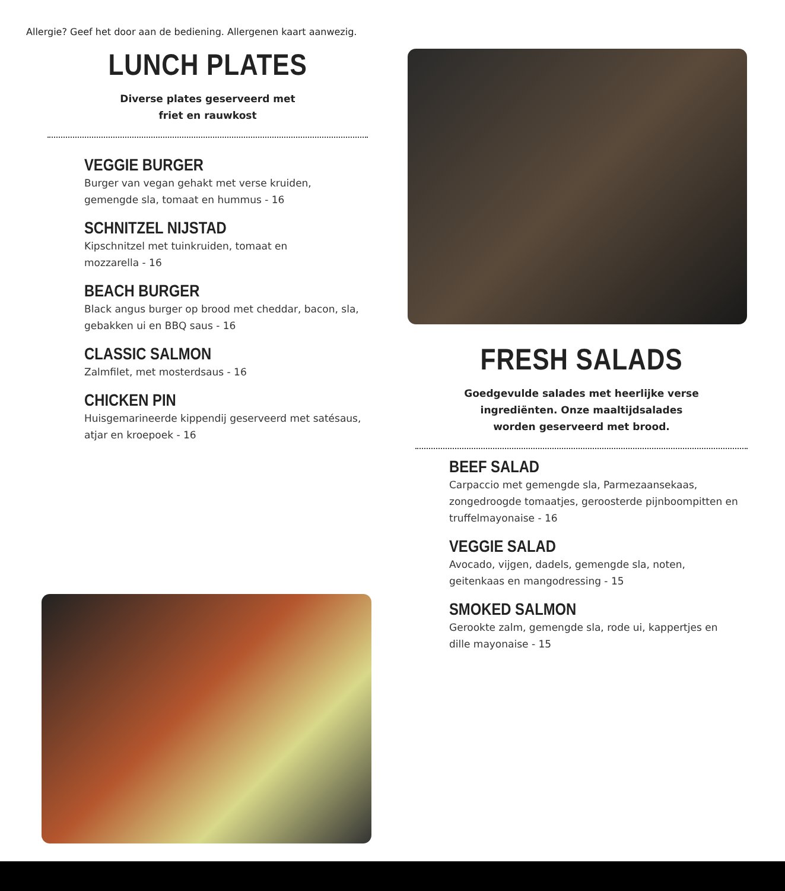Allergie? Geef het door aan de bediening. Allergenen kaart aanwezig.
LUNCH PLATES
Diverse plates geserveerd met
friet en rauwkost
VEGGIE BURGER
Burger van vegan gehakt met verse kruiden,
gemengde sla, tomaat en hummus - 16
SCHNITZEL NIJSTAD
Kipschnitzel met tuinkruiden, tomaat en
mozzarella - 16
BEACH BURGER
Black angus burger op brood met cheddar, bacon, sla,
gebakken ui en BBQ saus - 16
CLASSIC SALMON
Zalmfilet, met mosterdsaus - 16
CHICKEN PIN
Huisgemarineerde kippendij geserveerd met satésaus,
atjar en kroepoek - 16
FRESH SALADS
Goedgevulde salades met heerlijke verse
ingrediënten. Onze maaltijdsalades
worden geserveerd met brood.
BEEF SALAD
Carpaccio met gemengde sla, Parmezaansekaas,
zongedroogde tomaatjes, geroosterde pijnboompitten en
truffelmayonaise - 16
VEGGIE SALAD
Avocado, vijgen, dadels, gemengde sla, noten,
geitenkaas en mangodressing - 15
SMOKED SALMON
Gerookte zalm, gemengde sla, rode ui, kappertjes en
dille mayonaise - 15